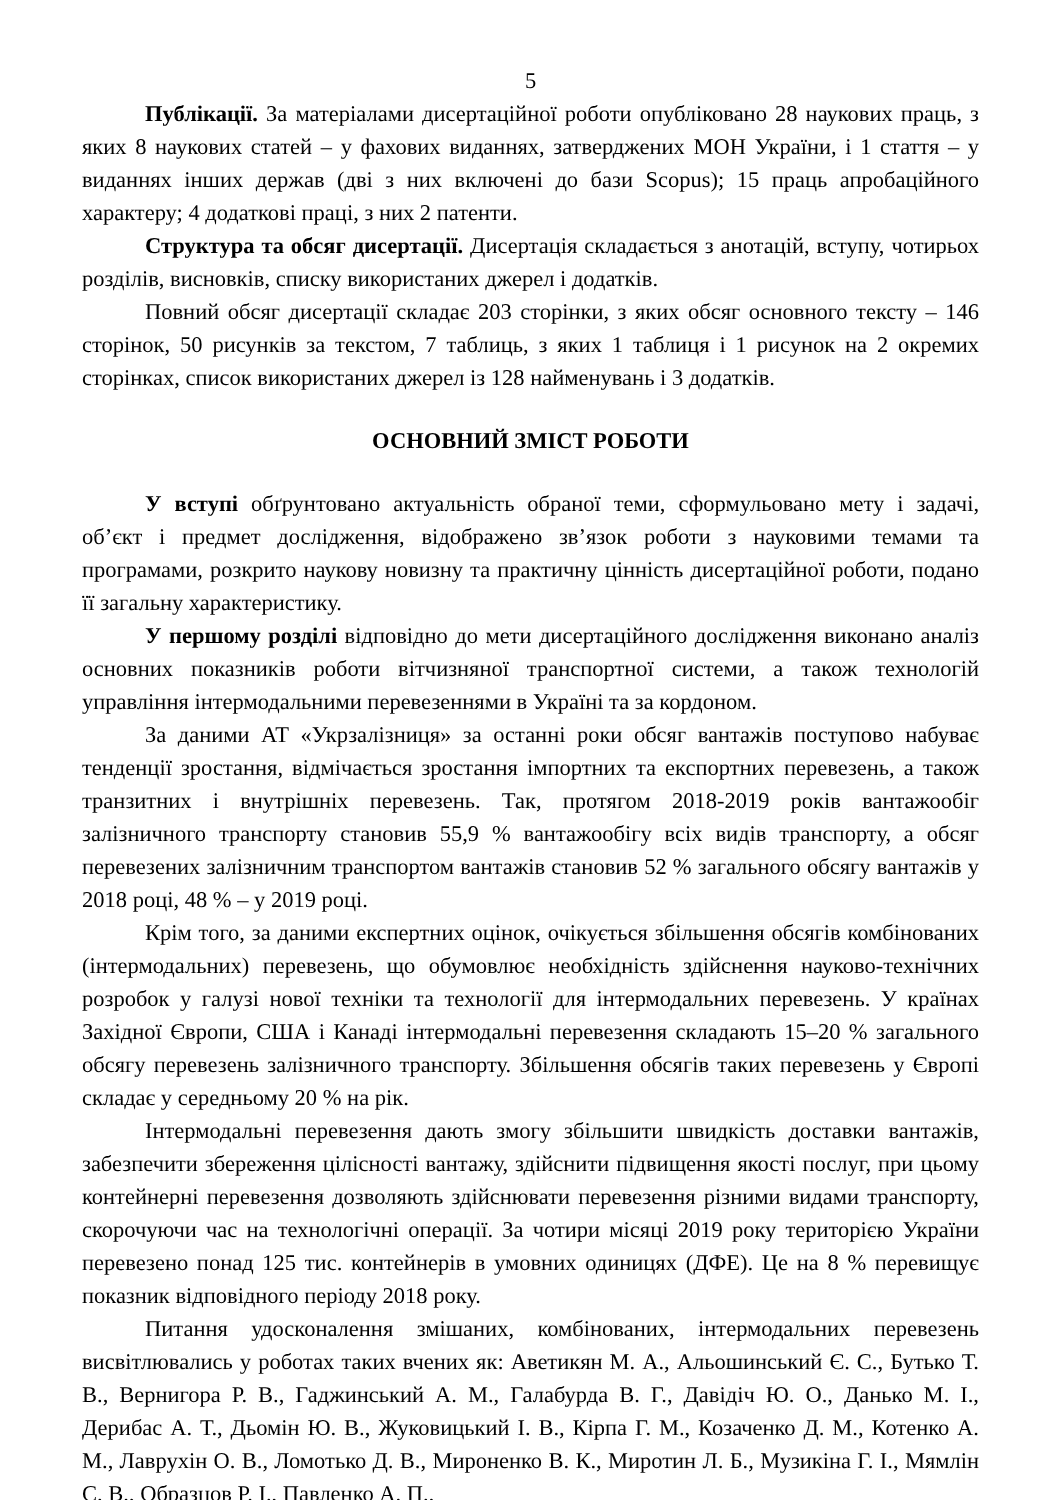5
Публікації. За матеріалами дисертаційної роботи опубліковано 28 наукових праць, з яких 8 наукових статей – у фахових виданнях, затверджених МОН України, і 1 стаття – у виданнях інших держав (дві з них включені до бази Scopus); 15 праць апробаційного характеру; 4 додаткові праці, з них 2 патенти.
Структура та обсяг дисертації. Дисертація складається з анотацій, вступу, чотирьох розділів, висновків, списку використаних джерел і додатків.
Повний обсяг дисертації складає 203 сторінки, з яких обсяг основного тексту – 146 сторінок, 50 рисунків за текстом, 7 таблиць, з яких 1 таблиця і 1 рисунок на 2 окремих сторінках, список використаних джерел із 128 найменувань і 3 додатків.
ОСНОВНИЙ ЗМІСТ РОБОТИ
У вступі обґрунтовано актуальність обраної теми, сформульовано мету і задачі, об’єкт і предмет дослідження, відображено зв’язок роботи з науковими темами та програмами, розкрито наукову новизну та практичну цінність дисертаційної роботи, подано її загальну характеристику.
У першому розділі відповідно до мети дисертаційного дослідження виконано аналіз основних показників роботи вітчизняної транспортної системи, а також технологій управління інтермодальними перевезеннями в Україні та за кордоном.
За даними АТ «Укрзалізниця» за останні роки обсяг вантажів поступово набуває тенденції зростання, відмічається зростання імпортних та експортних перевезень, а також транзитних і внутрішніх перевезень. Так, протягом 2018-2019 років вантажообіг залізничного транспорту становив 55,9 % вантажообігу всіх видів транспорту, а обсяг перевезених залізничним транспортом вантажів становив 52 % загального обсягу вантажів у 2018 році, 48 % – у 2019 році.
Крім того, за даними експертних оцінок, очікується збільшення обсягів комбінованих (інтермодальних) перевезень, що обумовлює необхідність здійснення науково-технічних розробок у галузі нової техніки та технології для інтермодальних перевезень. У країнах Західної Європи, США і Канаді інтермодальні перевезення складають 15–20 % загального обсягу перевезень залізничного транспорту. Збільшення обсягів таких перевезень у Європі складає у середньому 20 % на рік.
Інтермодальні перевезення дають змогу збільшити швидкість доставки вантажів, забезпечити збереження цілісності вантажу, здійснити підвищення якості послуг, при цьому контейнерні перевезення дозволяють здійснювати перевезення різними видами транспорту, скорочуючи час на технологічні операції. За чотири місяці 2019 року територією України перевезено понад 125 тис. контейнерів в умовних одиницях (ДФЕ). Це на 8 % перевищує показник відповідного періоду 2018 року.
Питання удосконалення змішаних, комбінованих, інтермодальних перевезень висвітлювались у роботах таких вчених як: Аветикян М. А., Альошинський Є. С., Бутько Т. В., Вернигора Р. В., Гаджинський А. М., Галабурда В. Г., Давідіч Ю. О., Данько М. І., Дерибас А. Т., Дьомін Ю. В., Жуковицький І. В., Кірпа Г. М., Козаченко Д. М., Котенко А. М., Лаврухін О. В., Ломотько Д. В., Мироненко В. К., Миротин Л. Б., Музикіна Г. І., Мямлін С. В., Образцов Р. І., Павленко А. П.,